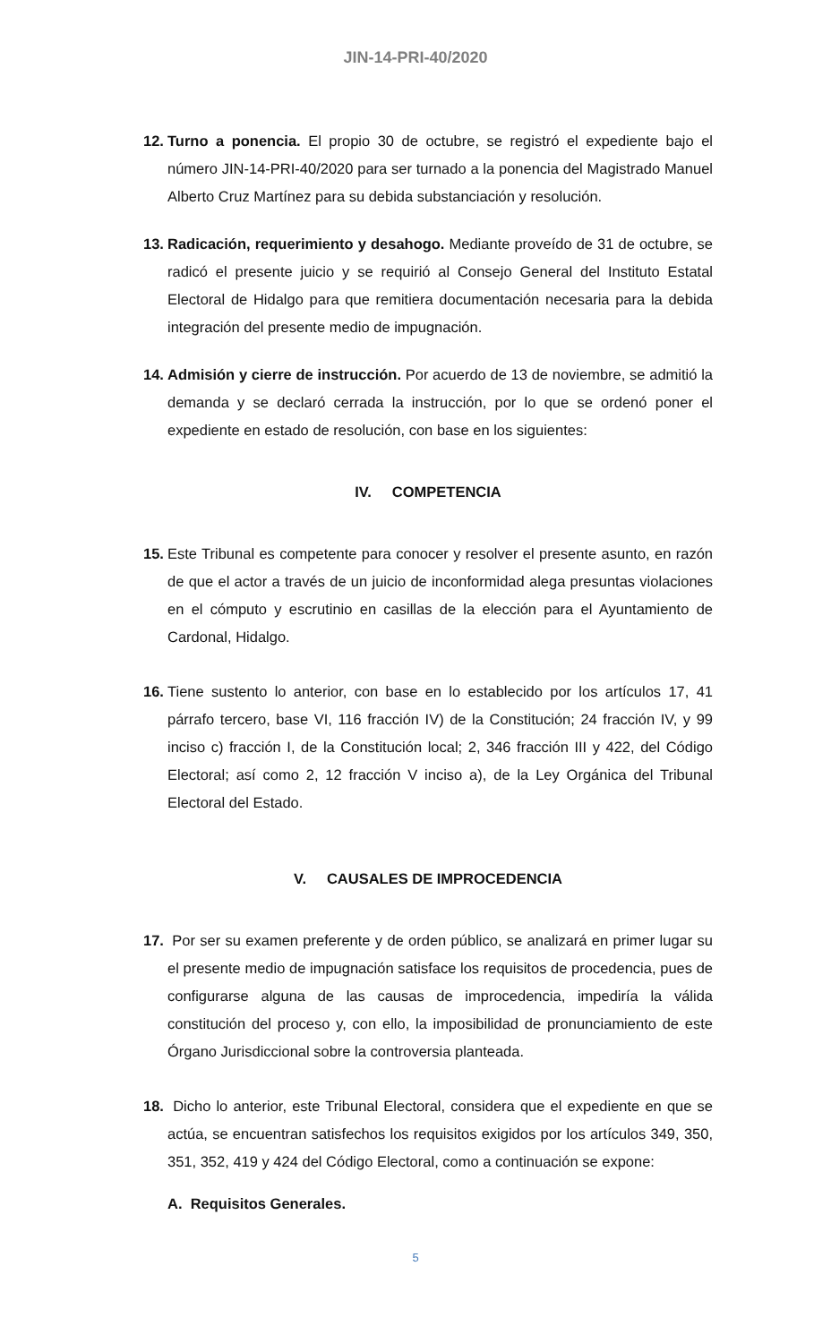JIN-14-PRI-40/2020
12. Turno a ponencia. El propio 30 de octubre, se registró el expediente bajo el número JIN-14-PRI-40/2020 para ser turnado a la ponencia del Magistrado Manuel Alberto Cruz Martínez para su debida substanciación y resolución.
13. Radicación, requerimiento y desahogo. Mediante proveído de 31 de octubre, se radicó el presente juicio y se requirió al Consejo General del Instituto Estatal Electoral de Hidalgo para que remitiera documentación necesaria para la debida integración del presente medio de impugnación.
14. Admisión y cierre de instrucción. Por acuerdo de 13 de noviembre, se admitió la demanda y se declaró cerrada la instrucción, por lo que se ordenó poner el expediente en estado de resolución, con base en los siguientes:
IV. COMPETENCIA
15. Este Tribunal es competente para conocer y resolver el presente asunto, en razón de que el actor a través de un juicio de inconformidad alega presuntas violaciones en el cómputo y escrutinio en casillas de la elección para el Ayuntamiento de Cardonal, Hidalgo.
16. Tiene sustento lo anterior, con base en lo establecido por los artículos 17, 41 párrafo tercero, base VI, 116 fracción IV) de la Constitución; 24 fracción IV, y 99 inciso c) fracción I, de la Constitución local; 2, 346 fracción III y 422, del Código Electoral; así como 2, 12 fracción V inciso a), de la Ley Orgánica del Tribunal Electoral del Estado.
V. CAUSALES DE IMPROCEDENCIA
17. Por ser su examen preferente y de orden público, se analizará en primer lugar su el presente medio de impugnación satisface los requisitos de procedencia, pues de configurarse alguna de las causas de improcedencia, impediría la válida constitución del proceso y, con ello, la imposibilidad de pronunciamiento de este Órgano Jurisdiccional sobre la controversia planteada.
18. Dicho lo anterior, este Tribunal Electoral, considera que el expediente en que se actúa, se encuentran satisfechos los requisitos exigidos por los artículos 349, 350, 351, 352, 419 y 424 del Código Electoral, como a continuación se expone:
A. Requisitos Generales.
5